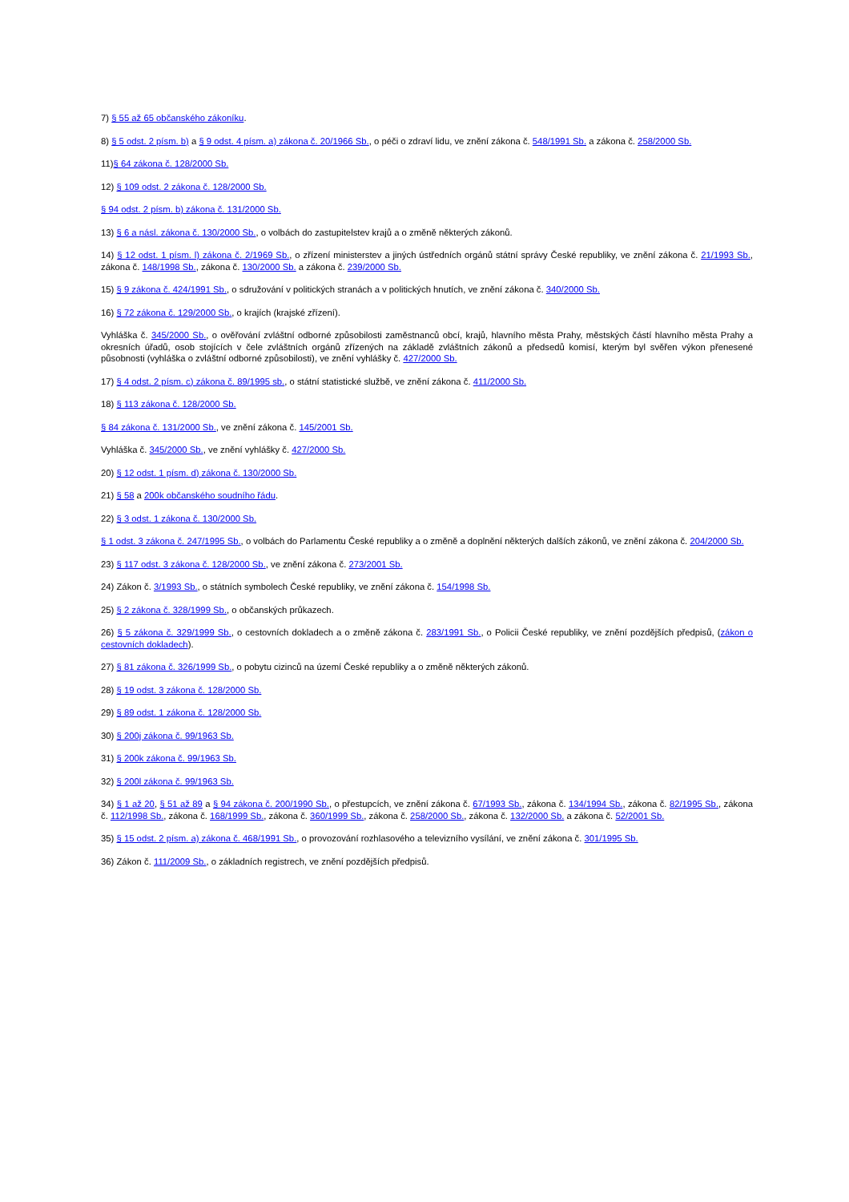7) § 55 až 65 občanského zákoníku.
8) § 5 odst. 2 písm. b) a § 9 odst. 4 písm. a) zákona č. 20/1966 Sb., o péči o zdraví lidu, ve znění zákona č. 548/1991 Sb. a zákona č. 258/2000 Sb.
11)§ 64 zákona č. 128/2000 Sb.
12) § 109 odst. 2 zákona č. 128/2000 Sb.
§ 94 odst. 2 písm. b) zákona č. 131/2000 Sb.
13) § 6 a násl. zákona č. 130/2000 Sb., o volbách do zastupitelstev krajů a o změně některých zákonů.
14) § 12 odst. 1 písm. l) zákona č. 2/1969 Sb., o zřízení ministerstev a jiných ústředních orgánů státní správy České republiky, ve znění zákona č. 21/1993 Sb., zákona č. 148/1998 Sb., zákona č. 130/2000 Sb. a zákona č. 239/2000 Sb.
15) § 9 zákona č. 424/1991 Sb., o sdružování v politických stranách a v politických hnutích, ve znění zákona č. 340/2000 Sb.
16) § 72 zákona č. 129/2000 Sb., o krajích (krajské zřízení).
Vyhláška č. 345/2000 Sb., o ověřování zvláštní odborné způsobilosti zaměstnanců obcí, krajů, hlavního města Prahy, městských částí hlavního města Prahy a okresních úřadů, osob stojících v čele zvláštních orgánů zřízených na základě zvláštních zákonů a předsedů komisí, kterým byl svěřen výkon přenesené působnosti (vyhláška o zvláštní odborné způsobilosti), ve znění vyhlášky č. 427/2000 Sb.
17) § 4 odst. 2 písm. c) zákona č. 89/1995 sb., o státní statistické službě, ve znění zákona č. 411/2000 Sb.
18) § 113 zákona č. 128/2000 Sb.
§ 84 zákona č. 131/2000 Sb., ve znění zákona č. 145/2001 Sb.
Vyhláška č. 345/2000 Sb., ve znění vyhlášky č. 427/2000 Sb.
20) § 12 odst. 1 písm. d) zákona č. 130/2000 Sb.
21) § 58 a 200k občanského soudního řádu.
22) § 3 odst. 1 zákona č. 130/2000 Sb.
§ 1 odst. 3 zákona č. 247/1995 Sb., o volbách do Parlamentu České republiky a o změně a doplnění některých dalších zákonů, ve znění zákona č. 204/2000 Sb.
23) § 117 odst. 3 zákona č. 128/2000 Sb., ve znění zákona č. 273/2001 Sb.
24) Zákon č. 3/1993 Sb., o státních symbolech České republiky, ve znění zákona č. 154/1998 Sb.
25) § 2 zákona č. 328/1999 Sb., o občanských průkazech.
26) § 5 zákona č. 329/1999 Sb., o cestovních dokladech a o změně zákona č. 283/1991 Sb., o Policii České republiky, ve znění pozdějších předpisů, (zákon o cestovních dokladech).
27) § 81 zákona č. 326/1999 Sb., o pobytu cizinců na území České republiky a o změně některých zákonů.
28) § 19 odst. 3 zákona č. 128/2000 Sb.
29) § 89 odst. 1 zákona č. 128/2000 Sb.
30) § 200j zákona č. 99/1963 Sb.
31) § 200k zákona č. 99/1963 Sb.
32) § 200l zákona č. 99/1963 Sb.
34) § 1 až 20, § 51 až 89 a § 94 zákona č. 200/1990 Sb., o přestupcích, ve znění zákona č. 67/1993 Sb., zákona č. 134/1994 Sb., zákona č. 82/1995 Sb., zákona č. 112/1998 Sb., zákona č. 168/1999 Sb., zákona č. 360/1999 Sb., zákona č. 258/2000 Sb., zákona č. 132/2000 Sb. a zákona č. 52/2001 Sb.
35) § 15 odst. 2 písm. a) zákona č. 468/1991 Sb., o provozování rozhlasového a televizního vysílání, ve znění zákona č. 301/1995 Sb.
36) Zákon č. 111/2009 Sb., o základních registrech, ve znění pozdějších předpisů.